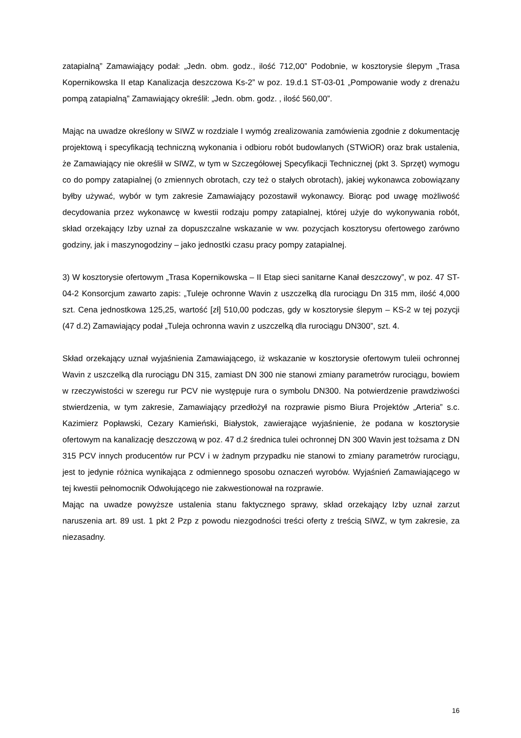zatapialną” Zamawiający podał: „Jedn. obm. godz., ilość 712,00” Podobnie, w kosztorysie ślepym „Trasa Kopernikowska II etap Kanalizacja deszczowa Ks-2” w poz. 19.d.1 ST-03-01 „Pompowanie wody z drenażu pompą zatapialną” Zamawiający określił: „Jedn. obm. godz. , ilość 560,00”.
Mając na uwadze określony w SIWZ w rozdziale I wymóg zrealizowania zamówienia zgodnie z dokumentację projektową i specyfikacją techniczną wykonania i odbioru robót budowlanych (STWiOR) oraz brak ustalenia, że Zamawiający nie określił w SIWZ, w tym w Szczegółowej Specyfikacji Technicznej (pkt 3. Sprzęt) wymogu co do pompy zatapialnej (o zmiennych obrotach, czy też o stałych obrotach), jakiej wykonawca zobowiązany byłby używać, wybór w tym zakresie Zamawiający pozostawił wykonawcy. Biorąc pod uwagę możliwość decydowania przez wykonawcę w kwestii rodzaju pompy zatapialnej, której użyje do wykonywania robót, skład orzekający Izby uznał za dopuszczalne wskazanie w ww. pozycjach kosztorysu ofertowego zarówno godziny, jak i maszynogodziny – jako jednostki czasu pracy pompy zatapialnej.
3) W kosztorysie ofertowym „Trasa Kopernikowska – II Etap sieci sanitarne Kanał deszczowy”, w poz. 47 ST-04-2 Konsorcjum zawarto zapis: „Tuleje ochronne Wavin z uszczelką dla rurociągu Dn 315 mm, ilość 4,000 szt. Cena jednostkowa 125,25, wartość [zł] 510,00 podczas, gdy w kosztorysie ślepym – KS-2 w tej pozycji (47 d.2) Zamawiający podał „Tuleja ochronna wavin z uszczelką dla rurociągu DN300”, szt. 4.
Skład orzekający uznał wyjaśnienia Zamawiającego, iż wskazanie w kosztorysie ofertowym tuleii ochronnej Wavin z uszczelką dla rurociągu DN 315, zamiast DN 300 nie stanowi zmiany parametrów rurociągu, bowiem w rzeczywistości w szeregu rur PCV nie występuje rura o symbolu DN300. Na potwierdzenie prawdziwości stwierdzenia, w tym zakresie, Zamawiający przedłożył na rozprawie pismo Biura Projektów „Arteria” s.c. Kazimierz Popławski, Cezary Kamieński, Białystok, zawierające wyjaśnienie, że podana w kosztorysie ofertowym na kanalizację deszczową w poz. 47 d.2 średnica tulei ochronnej DN 300 Wavin jest tożsama z DN 315 PCV innych producentów rur PCV i w żadnym przypadku nie stanowi to zmiany parametrów rurociągu, jest to jedynie różnica wynikająca z odmiennego sposobu oznaczeń wyrobów. Wyjaśnień Zamawiającego w tej kwestii pełnomocnik Odwołującego nie zakwestionował na rozprawie.
Mając na uwadze powyższe ustalenia stanu faktycznego sprawy, skład orzekający Izby uznał zarzut naruszenia art. 89 ust. 1 pkt 2 Pzp z powodu niezgodności treści oferty z treścią SIWZ, w tym zakresie, za niezasadny.
16